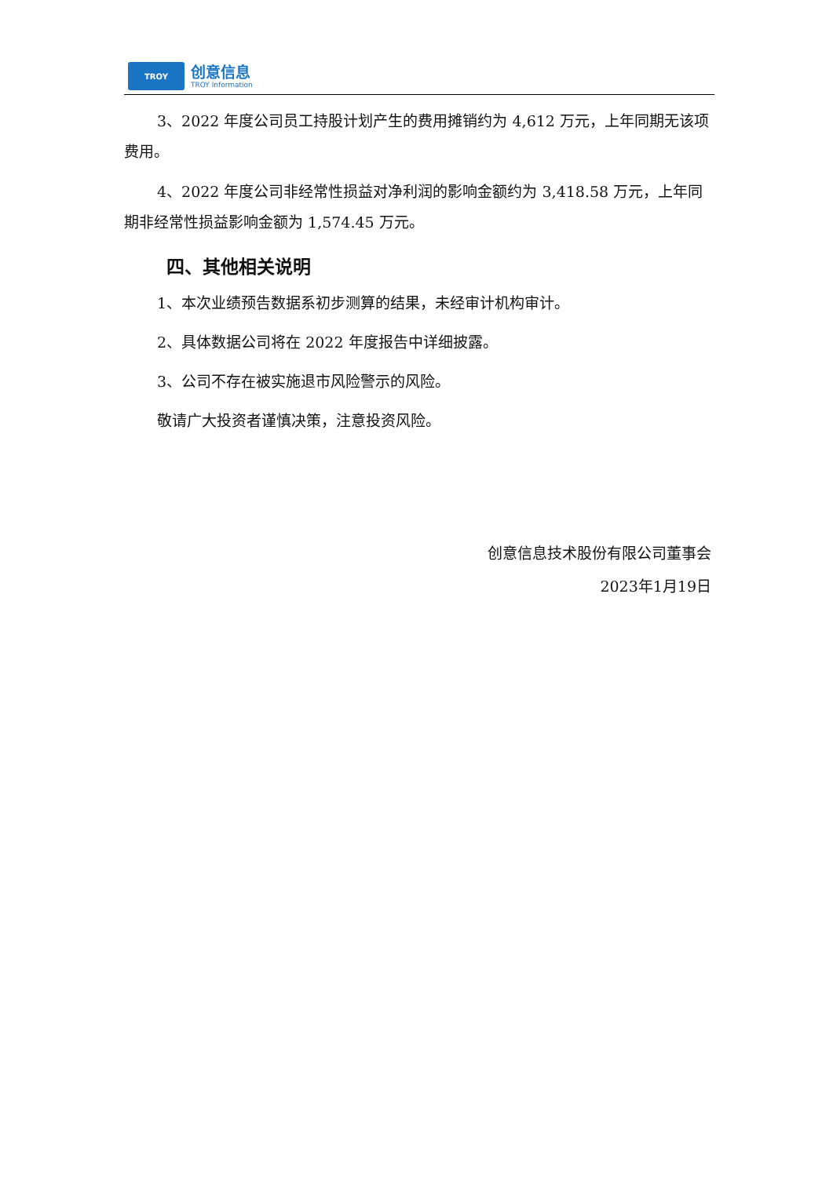TROY
创意信息
TROY Information
3、2022 年度公司员工持股计划产生的费用摊销约为 4,612 万元，上年同期无该项费用。
4、2022 年度公司非经常性损益对净利润的影响金额约为 3,418.58 万元，上年同期非经常性损益影响金额为 1,574.45 万元。
四、其他相关说明
1、本次业绩预告数据系初步测算的结果，未经审计机构审计。
2、具体数据公司将在 2022 年度报告中详细披露。
3、公司不存在被实施退市风险警示的风险。
敬请广大投资者谨慎决策，注意投资风险。
创意信息技术股份有限公司董事会
2023年1月19日